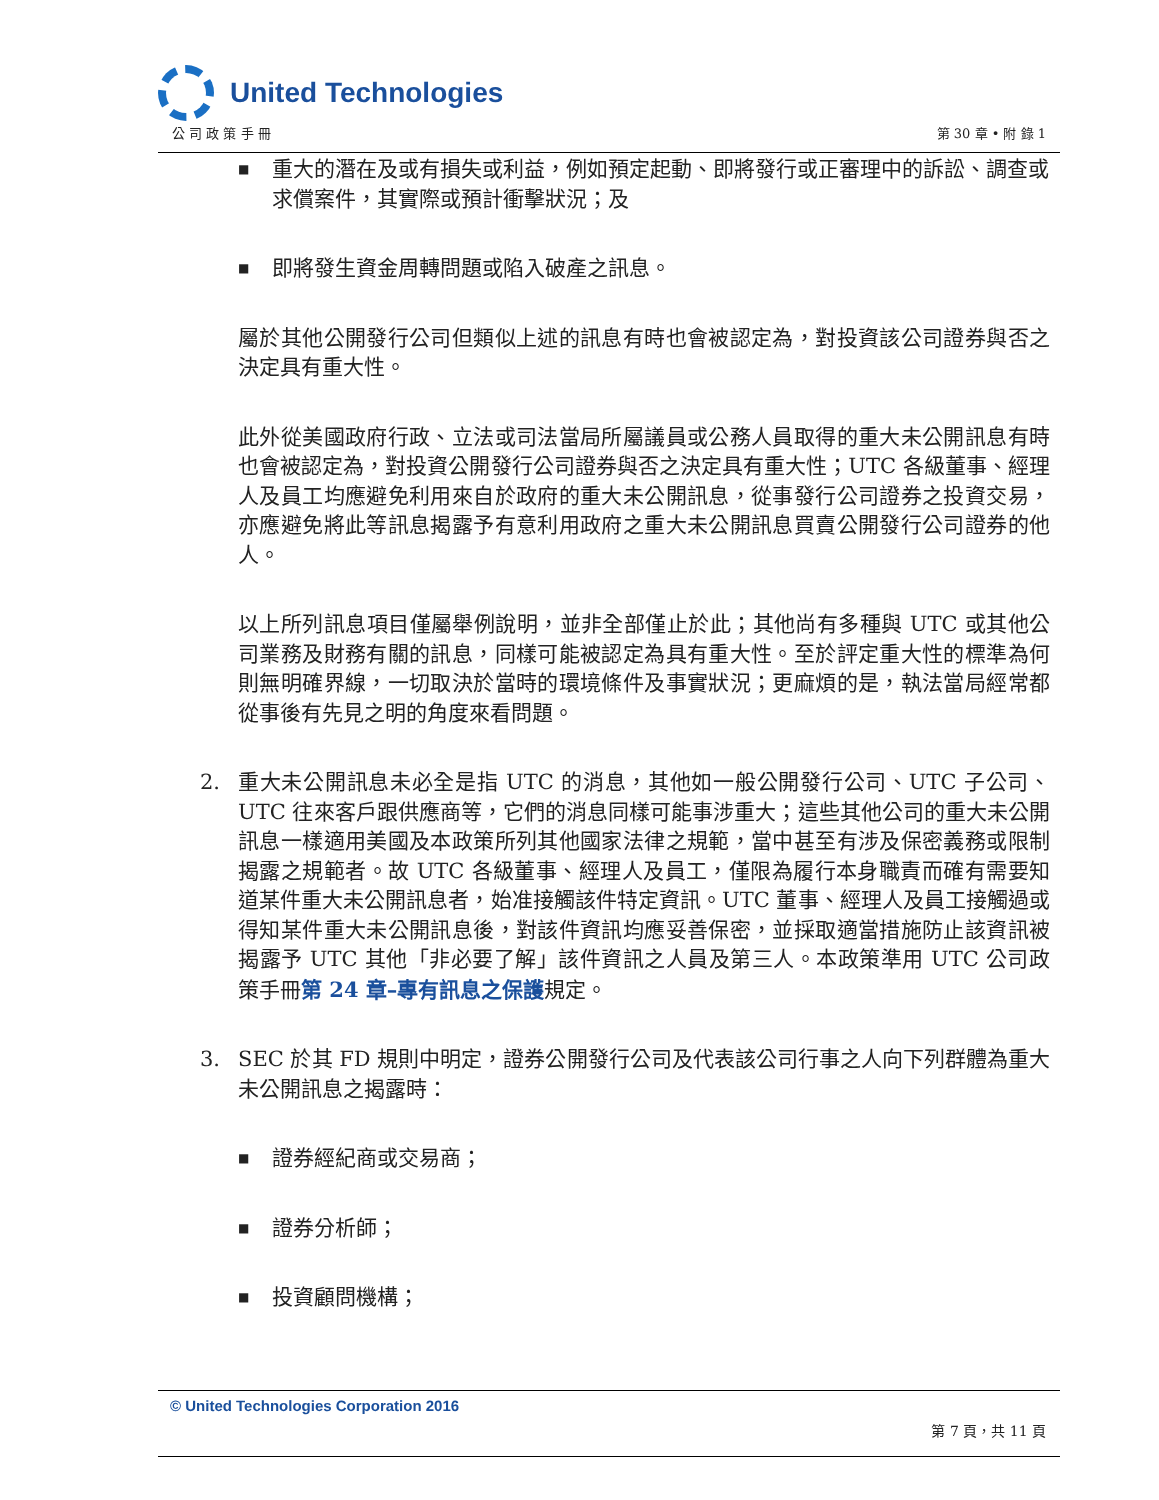United Technologies
公 司 政 策 手 冊 第 30 章 • 附 錄 1
■ 重大的潛在及或有損失或利益，例如預定起動、即將發行或正審理中的訴訟、調查或求償案件，其實際或預計衝擊狀況；及
■ 即將發生資金周轉問題或陷入破產之訊息。
屬於其他公開發行公司但類似上述的訊息有時也會被認定為，對投資該公司證券與否之決定具有重大性。
此外從美國政府行政、立法或司法當局所屬議員或公務人員取得的重大未公開訊息有時也會被認定為，對投資公開發行公司證券與否之決定具有重大性；UTC 各級董事、經理人及員工均應避免利用來自於政府的重大未公開訊息，從事發行公司證券之投資交易，亦應避免將此等訊息揭露予有意利用政府之重大未公開訊息買賣公開發行公司證券的他人。
以上所列訊息項目僅屬舉例說明，並非全部僅止於此；其他尚有多種與 UTC 或其他公司業務及財務有關的訊息，同樣可能被認定為具有重大性。至於評定重大性的標準為何則無明確界線，一切取決於當時的環境條件及事實狀況；更麻煩的是，執法當局經常都從事後有先見之明的角度來看問題。
2. 重大未公開訊息未必全是指 UTC 的消息，其他如一般公開發行公司、UTC 子公司、UTC 往來客戶跟供應商等，它們的消息同樣可能事涉重大；這些其他公司的重大未公開訊息一樣適用美國及本政策所列其他國家法律之規範，當中甚至有涉及保密義務或限制揭露之規範者。故 UTC 各級董事、經理人及員工，僅限為履行本身職責而確有需要知道某件重大未公開訊息者，始准接觸該件特定資訊。UTC 董事、經理人及員工接觸過或得知某件重大未公開訊息後，對該件資訊均應妥善保密，並採取適當措施防止該資訊被揭露予 UTC 其他「非必要了解」該件資訊之人員及第三人。本政策準用 UTC 公司政策手冊第 24 章–專有訊息之保護規定。
3. SEC 於其 FD 規則中明定，證券公開發行公司及代表該公司行事之人向下列群體為重大未公開訊息之揭露時：
■ 證券經紀商或交易商；
■ 證券分析師；
■ 投資顧問機構；
© United Technologies Corporation 2016
第 7 頁，共 11 頁